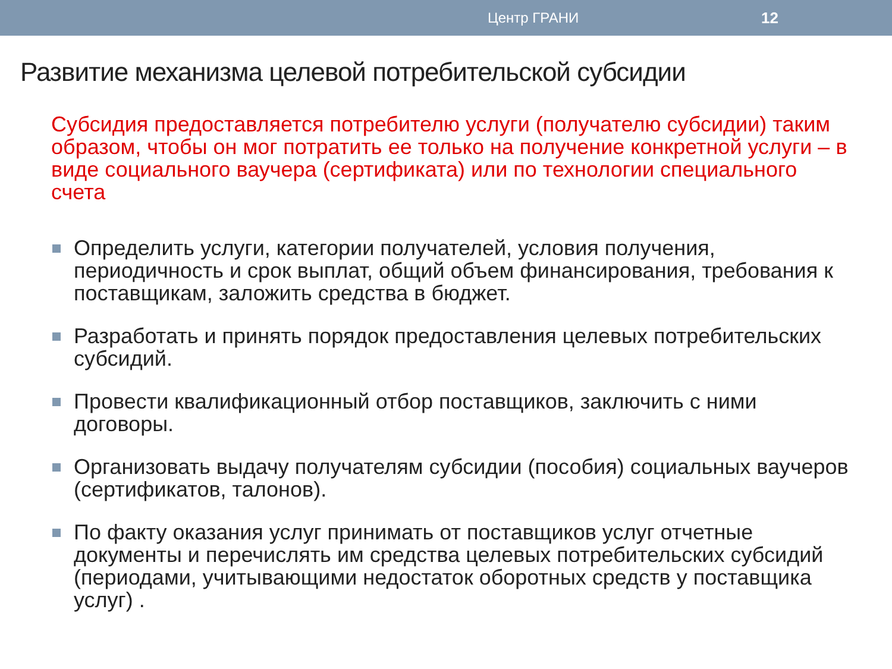Центр ГРАНИ 12
Развитие механизма целевой потребительской субсидии
Субсидия предоставляется потребителю услуги (получателю субсидии) таким образом, чтобы он мог потратить ее только на получение конкретной услуги – в виде социального ваучера (сертификата) или по технологии специального счета
Определить услуги, категории получателей, условия получения, периодичность и срок выплат, общий объем финансирования, требования к поставщикам, заложить средства в бюджет.
Разработать и принять порядок предоставления целевых потребительских субсидий.
Провести квалификационный отбор поставщиков, заключить с ними договоры.
Организовать выдачу получателям субсидии (пособия) социальных ваучеров (сертификатов, талонов).
По факту оказания услуг принимать от поставщиков услуг отчетные документы и перечислять им средства целевых потребительских субсидий (периодами, учитывающими недостаток оборотных средств у поставщика услуг) .